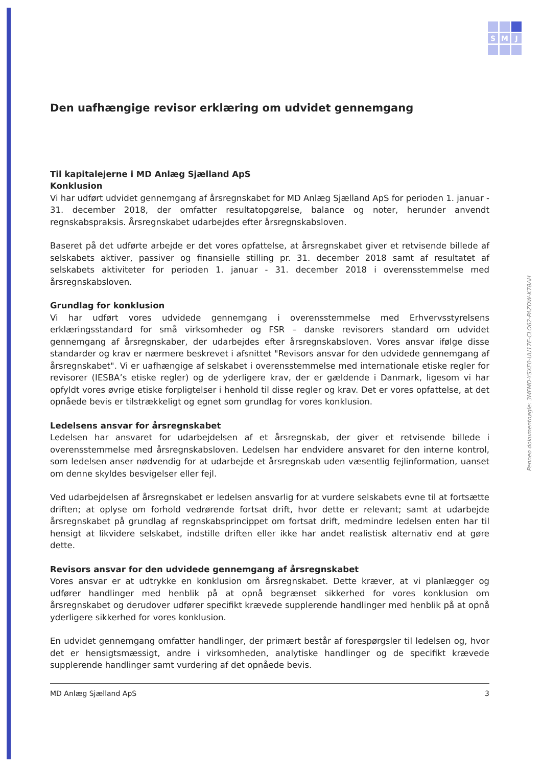S
M
J
Penneo dokumentnøgle: 3MFMD-YSXE0-UU17E-CLO62-PAZDW-K78AH
Den uafhængige revisor erklæring om udvidet gennemgang
Til kapitalejerne i MD Anlæg Sjælland ApS
Konklusion
Vi har udført udvidet gennemgang af årsregnskabet for MD Anlæg Sjælland ApS for perioden 1. januar - 31. december 2018, der omfatter resultatopgørelse, balance og noter, herunder anvendt regnskabspraksis. Årsregnskabet udarbejdes efter årsregnskabsloven.
Baseret på det udførte arbejde er det vores opfattelse, at årsregnskabet giver et retvisende billede af selskabets aktiver, passiver og finansielle stilling pr. 31. december 2018 samt af resultatet af selskabets aktiviteter for perioden 1. januar - 31. december 2018 i overensstemmelse med årsregnskabsloven.
Grundlag for konklusion
Vi har udført vores udvidede gennemgang i overensstemmelse med Erhvervsstyrelsens erklæringsstandard for små virksomheder og FSR – danske revisorers standard om udvidet gennemgang af årsregnskaber, der udarbejdes efter årsregnskabsloven. Vores ansvar ifølge disse standarder og krav er nærmere beskrevet i afsnittet "Revisors ansvar for den udvidede gennemgang af årsregnskabet". Vi er uafhængige af selskabet i overensstemmelse med internationale etiske regler for revisorer (IESBA’s etiske regler) og de yderligere krav, der er gældende i Danmark, ligesom vi har opfyldt vores øvrige etiske forpligtelser i henhold til disse regler og krav. Det er vores opfattelse, at det opnåede bevis er tilstrækkeligt og egnet som grundlag for vores konklusion.
Ledelsens ansvar for årsregnskabet
Ledelsen har ansvaret for udarbejdelsen af et årsregnskab, der giver et retvisende billede i overensstemmelse med årsregnskabsloven. Ledelsen har endvidere ansvaret for den interne kontrol, som ledelsen anser nødvendig for at udarbejde et årsregnskab uden væsentlig fejlinformation, uanset om denne skyldes besvigelser eller fejl.
Ved udarbejdelsen af årsregnskabet er ledelsen ansvarlig for at vurdere selskabets evne til at fortsætte driften; at oplyse om forhold vedrørende fortsat drift, hvor dette er relevant; samt at udarbejde årsregnskabet på grundlag af regnskabsprincippet om fortsat drift, medmindre ledelsen enten har til hensigt at likvidere selskabet, indstille driften eller ikke har andet realistisk alternativ end at gøre dette.
Revisors ansvar for den udvidede gennemgang af årsregnskabet
Vores ansvar er at udtrykke en konklusion om årsregnskabet. Dette kræver, at vi planlægger og udfører handlinger med henblik på at opnå begrænset sikkerhed for vores konklusion om årsregnskabet og derudover udfører specifikt krævede supplerende handlinger med henblik på at opnå yderligere sikkerhed for vores konklusion.
En udvidet gennemgang omfatter handlinger, der primært består af forespørgsler til ledelsen og, hvor det er hensigtsmæssigt, andre i virksomheden, analytiske handlinger og de specifikt krævede supplerende handlinger samt vurdering af det opnåede bevis.
MD Anlæg Sjælland ApS 3